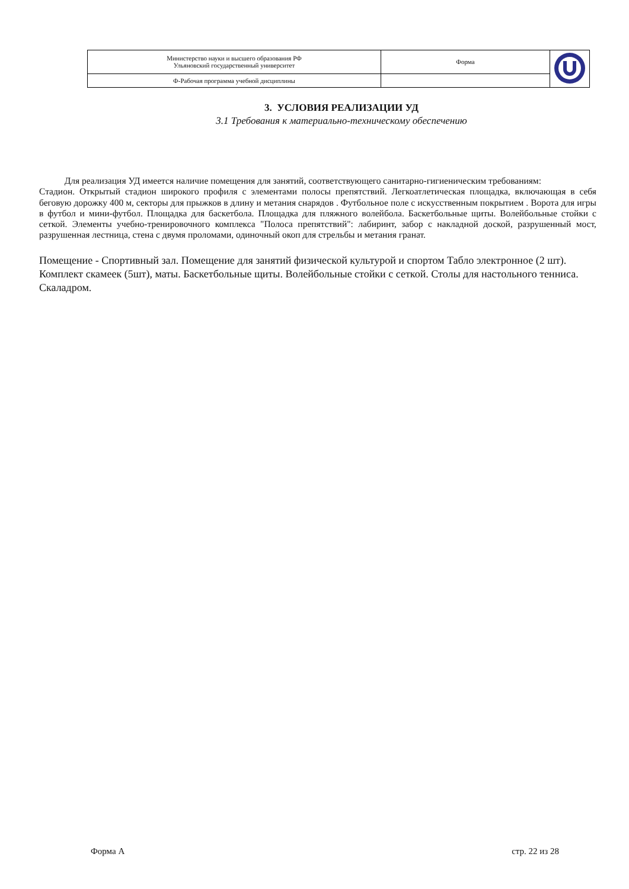| Министерство науки и высшего образования РФ Ульяновский государственный университет | Форма | |
| Ф-Рабочая программа учебной дисциплины | | |
3. УСЛОВИЯ РЕАЛИЗАЦИИ УД
3.1 Требования к материально-техническому обеспечению
Для реализация УД имеется наличие помещения для занятий, соответствующего санитарно-гигиеническим требованиям:
Стадион. Открытый стадион широкого профиля с элементами полосы препятствий. Легкоатлетическая площадка, включающая в себя беговую дорожку 400 м, секторы для прыжков в длину и метания снарядов . Футбольное поле с искусственным покрытием . Ворота для игры в футбол и мини-футбол. Площадка для баскетбола. Площадка для пляжного волейбола. Баскетбольные щиты. Волейбольные стойки с сеткой. Элементы учебно-тренировочного комплекса "Полоса препятствий": лабиринт, забор с накладной доской, разрушенный мост, разрушенная лестница, стена с двумя проломами, одиночный окоп для стрельбы и метания гранат.
Помещение - Спортивный зал. Помещение для занятий физической культурой и спортом Табло электронное (2 шт). Комплект скамеек (5шт), маты. Баскетбольные щиты. Волейбольные стойки с сеткой. Столы для настольного тенниса. Скаладром.
Форма А стр. 22 из 28